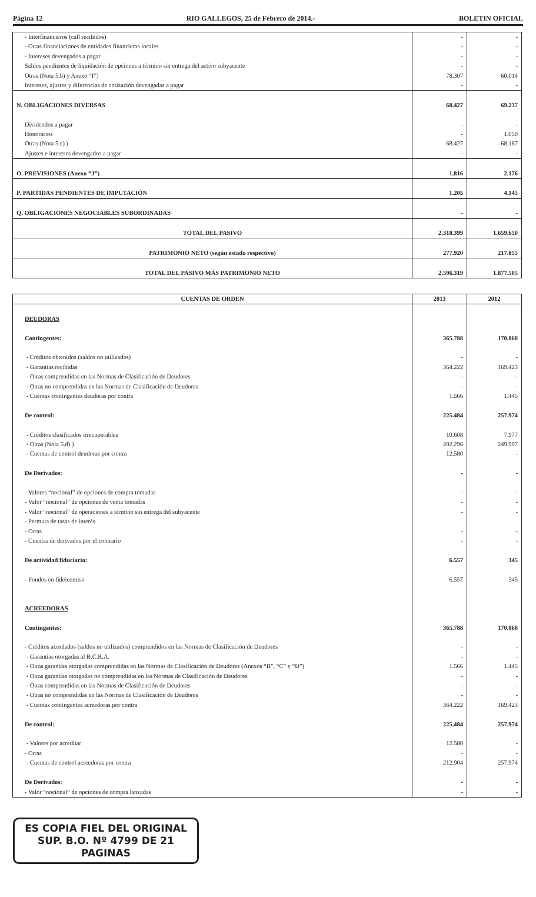Página 12 RIO GALLEGOS, 25 de Febrero de 2014.- BOLETIN OFICIAL
| - Interfinancieros (call recibidos) | - | - |
| - Otras financiaciones de entidades financieras locales | - | - |
| - Intereses devengados a pagar | - | - |
| Saldos pendientes de liquidación de opciones a término sin entrega del activo subyacente | - | - |
| Otras (Nota 5.b) y Anexo “I”) | 78.307 | 60.014 |
| Intereses, ajustes y diferencias de cotización devengadas a pagar | - | - |
| N. OBLIGACIONES DIVERSAS | 68.427 | 69.237 |
| Dividendos a pagar | - | - |
| Honorarios | - | 1.050 |
| Otras (Nota 5.c) ) | 68.427 | 68.187 |
| Ajustes e intereses devengados a pagar | - | - |
| O. PREVISIONES (Anexo “J”) | 1.816 | 2.176 |
| P. PARTIDAS PENDIENTES DE IMPUTACIÓN | 1.205 | 4.145 |
| Q. OBLIGACIONES NEGOCIABLES SUBORDINADAS | - | - |
| TOTAL DEL PASIVO | 2.318.399 | 1.659.650 |
| PATRIMONIO NETO (según estado respectivo) | 277.920 | 217.855 |
| TOTAL DEL PASIVO MÁS PATRIMONIO NETO | 2.596.319 | 1.877.505 |
| CUENTAS DE ORDEN | 2013 | 2012 |
| --- | --- | --- |
| DEUDORAS | | |
| Contingentes: | 365.788 | 170.868 |
| - Créditos obtenidos (saldos no utilizados) | - | - |
| - Garantías recibidas | 364.222 | 169.423 |
| - Otras comprendidas en las Normas de Clasificación de Deudores | - | - |
| - Otras no comprendidas en las Normas de Clasificación de Deudores | - | - |
| - Cuentas contingentes deudoras por contra | 1.566 | 1.445 |
| De control: | 225.484 | 257.974 |
| - Créditos clasificados irrecuperables | 10.608 | 7.977 |
| - Otras (Nota 5.d) ) | 202.296 | 249.997 |
| - Cuentas de control deudoras por contra | 12.580 | - |
| De Derivados: | - | - |
| - Valores “nocional” de opciones de compra tomadas | - | - |
| - Valor “nocional” de opciones de venta tomadas | - | - |
| - Valor “nocional” de operaciones a término sin entrega del subyacente | - | - |
| - Permuta de tasas de interés | | |
| - Otras | - | - |
| - Cuentas de derivados por el contrario | - | - |
| De actividad fiduciaria: | 6.557 | 345 |
| - Fondos en fideicomiso | 6.557 | 345 |
| ACREEDORAS | | |
| Contingentes: | 365.788 | 170.868 |
| - Créditos acordados (saldos no utilizados) comprendidos en las Normas de Clasificación de Deudores | - | - |
| - Garantías otorgadas al B.C.R.A. | - | - |
| - Otras garantías otorgadas comprendidas en las Normas de Clasificación de Deudores (Anexos “B”, “C” y “D”) | 1.566 | 1.445 |
| - Otras garantías otorgadas no comprendidas en las Normas de Clasificación de Deudores | - | - |
| - Otras comprendidas en las Normas de Clasificación de Deudores | - | - |
| - Otras no comprendidas en las Normas de Clasificación de Deudores | - | - |
| - Cuentas contingentes acreedoras por contra | 364.222 | 169.423 |
| De control: | 225.484 | 257.974 |
| - Valores por acreditar | 12.580 | - |
| - Otras | - | - |
| - Cuentas de control acreedoras por contra | 212.904 | 257.974 |
| De Derivados: | - | - |
| - Valor “nocional” de opciones de compra lanzadas | - | - |
ES COPIA FIEL DEL ORIGINAL
SUP. B.O. Nº 4799 DE 21 PAGINAS